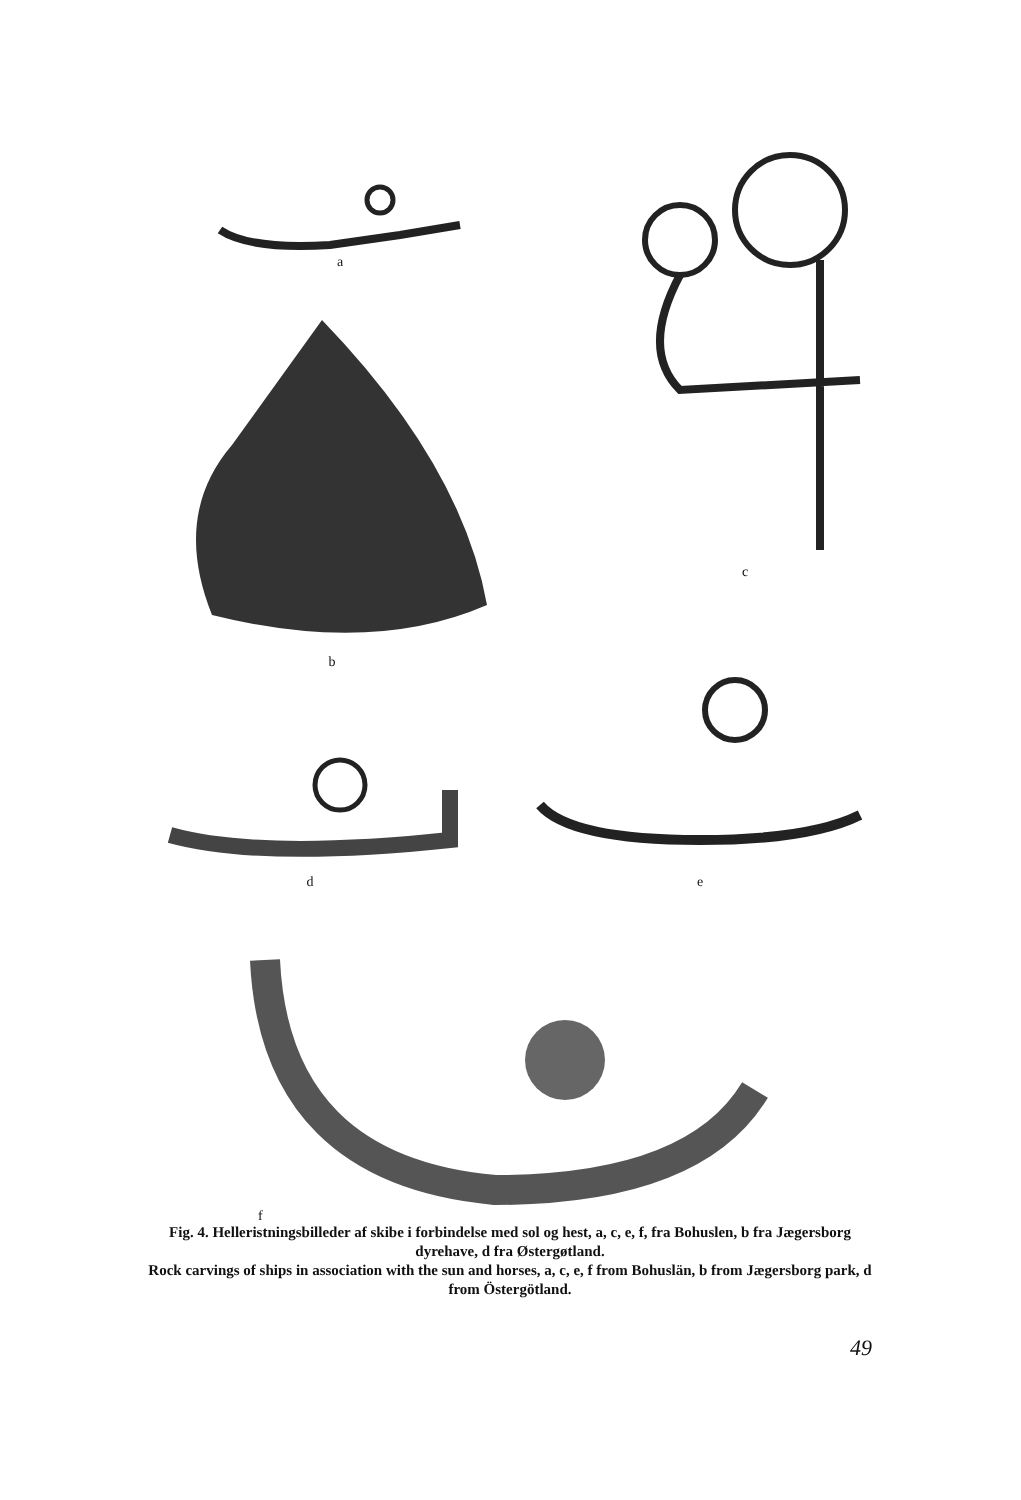a
b
c
d
e
f
Fig. 4. Helleristningsbilleder af skibe i forbindelse med sol og hest, a, c, e, f, fra Bohuslen, b fra Jægers­borg dyrehave, d fra Østergøtland.
Rock carvings of ships in association with the sun and horses, a, c, e, f from Bohuslän, b from Jægersborg park, d from Östergötland.
49